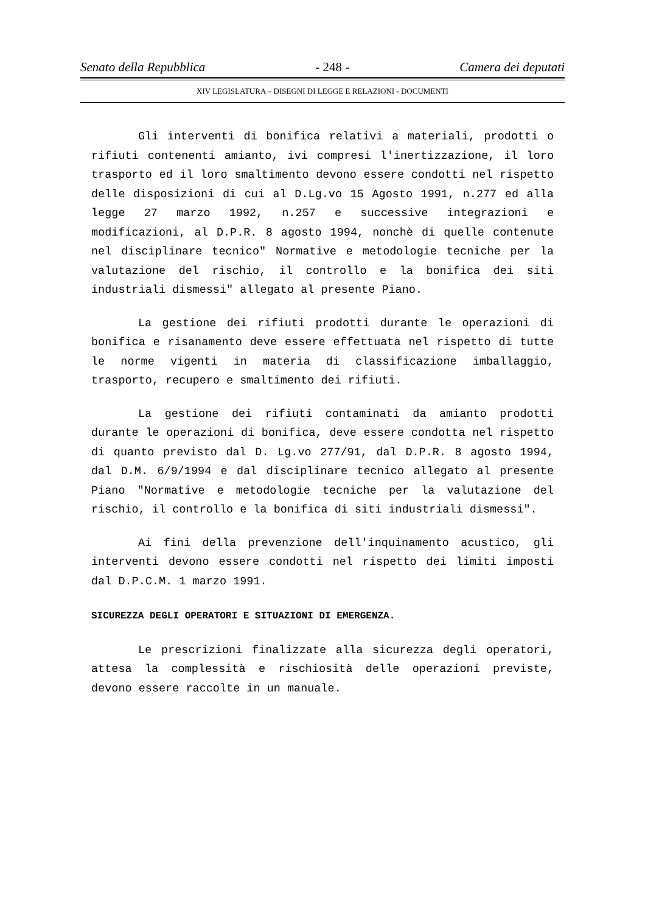Senato della Repubblica - 248 - Camera dei deputati
XIV LEGISLATURA – DISEGNI DI LEGGE E RELAZIONI - DOCUMENTI
Gli interventi di bonifica relativi a materiali, prodotti o rifiuti contenenti amianto, ivi compresi l'inertizzazione, il loro trasporto ed il loro smaltimento devono essere condotti nel rispetto delle disposizioni di cui al D.Lg.vo 15 Agosto 1991, n.277 ed alla legge 27 marzo 1992, n.257 e successive integrazioni e modificazioni, al D.P.R. 8 agosto 1994, nonchè di quelle contenute nel disciplinare tecnico" Normative e metodologie tecniche per la valutazione del rischio, il controllo e la bonifica dei siti industriali dismessi" allegato al presente Piano.
La gestione dei rifiuti prodotti durante le operazioni di bonifica e risanamento deve essere effettuata nel rispetto di tutte le norme vigenti in materia di classificazione imballaggio, trasporto, recupero e smaltimento dei rifiuti.
La gestione dei rifiuti contaminati da amianto prodotti durante le operazioni di bonifica, deve essere condotta nel rispetto di quanto previsto dal D. Lg.vo 277/91, dal D.P.R. 8 agosto 1994, dal D.M. 6/9/1994 e dal disciplinare tecnico allegato al presente Piano "Normative e metodologie tecniche per la valutazione del rischio, il controllo e la bonifica di siti industriali dismessi".
Ai fini della prevenzione dell'inquinamento acustico, gli interventi devono essere condotti nel rispetto dei limiti imposti dal D.P.C.M. 1 marzo 1991.
SICUREZZA DEGLI OPERATORI E SITUAZIONI DI EMERGENZA.
Le prescrizioni finalizzate alla sicurezza degli operatori, attesa la complessità e rischiosità delle operazioni previste, devono essere raccolte in un manuale.